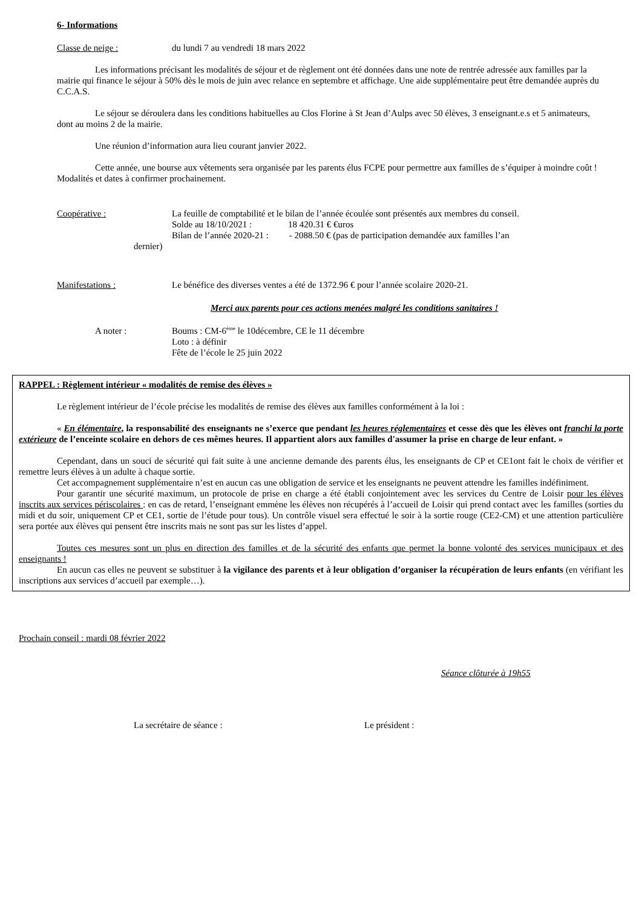6- Informations
Classe de neige : du lundi 7 au vendredi 18 mars 2022
Les informations précisant les modalités de séjour et de règlement ont été données dans une note de rentrée adressée aux familles par la mairie qui finance le séjour à 50% dès le mois de juin avec relance en septembre et affichage. Une aide supplémentaire peut être demandée auprès du C.C.A.S.
Le séjour se déroulera dans les conditions habituelles au Clos Florine à St Jean d’Aulps avec 50 élèves, 3 enseignant.e.s et 5 animateurs, dont au moins 2 de la mairie.
Une réunion d’information aura lieu courant janvier 2022.
Cette année, une bourse aux vêtements sera organisée par les parents élus FCPE pour permettre aux familles de s’équiper à moindre coût ! Modalités et dates à confirmer prochainement.
Coopérative : La feuille de comptabilité et le bilan de l’année écoulée sont présentés aux membres du conseil.
Solde au 18/10/2021 : 18 420.31 € €uros
Bilan de l’année 2020-21 : - 2088.50 € (pas de participation demandée aux familles l’an
dernier)
Manifestations : Le bénéfice des diverses ventes a été de 1372.96 € pour l’année scolaire 2020-21.
Merci aux parents pour ces actions menées malgré les conditions sanitaires !
A noter : Boums : CM-6<sup>ème</sup> le 10décembre, CE le 11 décembre
Loto : à définir
Fête de l’école le 25 juin 2022
RAPPEL : Règlement intérieur « modalités de remise des élèves »
Le règlement intérieur de l’école précise les modalités de remise des élèves aux familles conformément à la loi :
« En élémentaire, la responsabilité des enseignants ne s’exerce que pendant les heures réglementaires et cesse dès que les élèves ont franchi la porte extérieure de l’enceinte scolaire en dehors de ces mêmes heures. Il appartient alors aux familles d'assumer la prise en charge de leur enfant. »
Cependant, dans un souci de sécurité qui fait suite à une ancienne demande des parents élus, les enseignants de CP et CE1ont fait le choix de vérifier et remettre leurs élèves à un adulte à chaque sortie.
Cet accompagnement supplémentaire n’est en aucun cas une obligation de service et les enseignants ne peuvent attendre les familles indéfiniment.
Pour garantir une sécurité maximum, un protocole de prise en charge a été établi conjointement avec les services du Centre de Loisir pour les élèves inscrits aux services périscolaires : en cas de retard, l’enseignant emmène les élèves non récupérés à l’accueil de Loisir qui prend contact avec les familles (sorties du midi et du soir, uniquement CP et CE1, sortie de l’étude pour tous). Un contrôle visuel sera effectué le soir à la sortie rouge (CE2-CM) et une attention particulière sera portée aux élèves qui pensent être inscrits mais ne sont pas sur les listes d’appel.
Toutes ces mesures sont un plus en direction des familles et de la sécurité des enfants que permet la bonne volonté des services municipaux et des enseignants !
En aucun cas elles ne peuvent se substituer à la vigilance des parents et à leur obligation d’organiser la récupération de leurs enfants (en vérifiant les inscriptions aux services d’accueil par exemple…).
Prochain conseil : mardi 08 février 2022
Séance clôturée à 19h55
La secrétaire de séance : Le président :